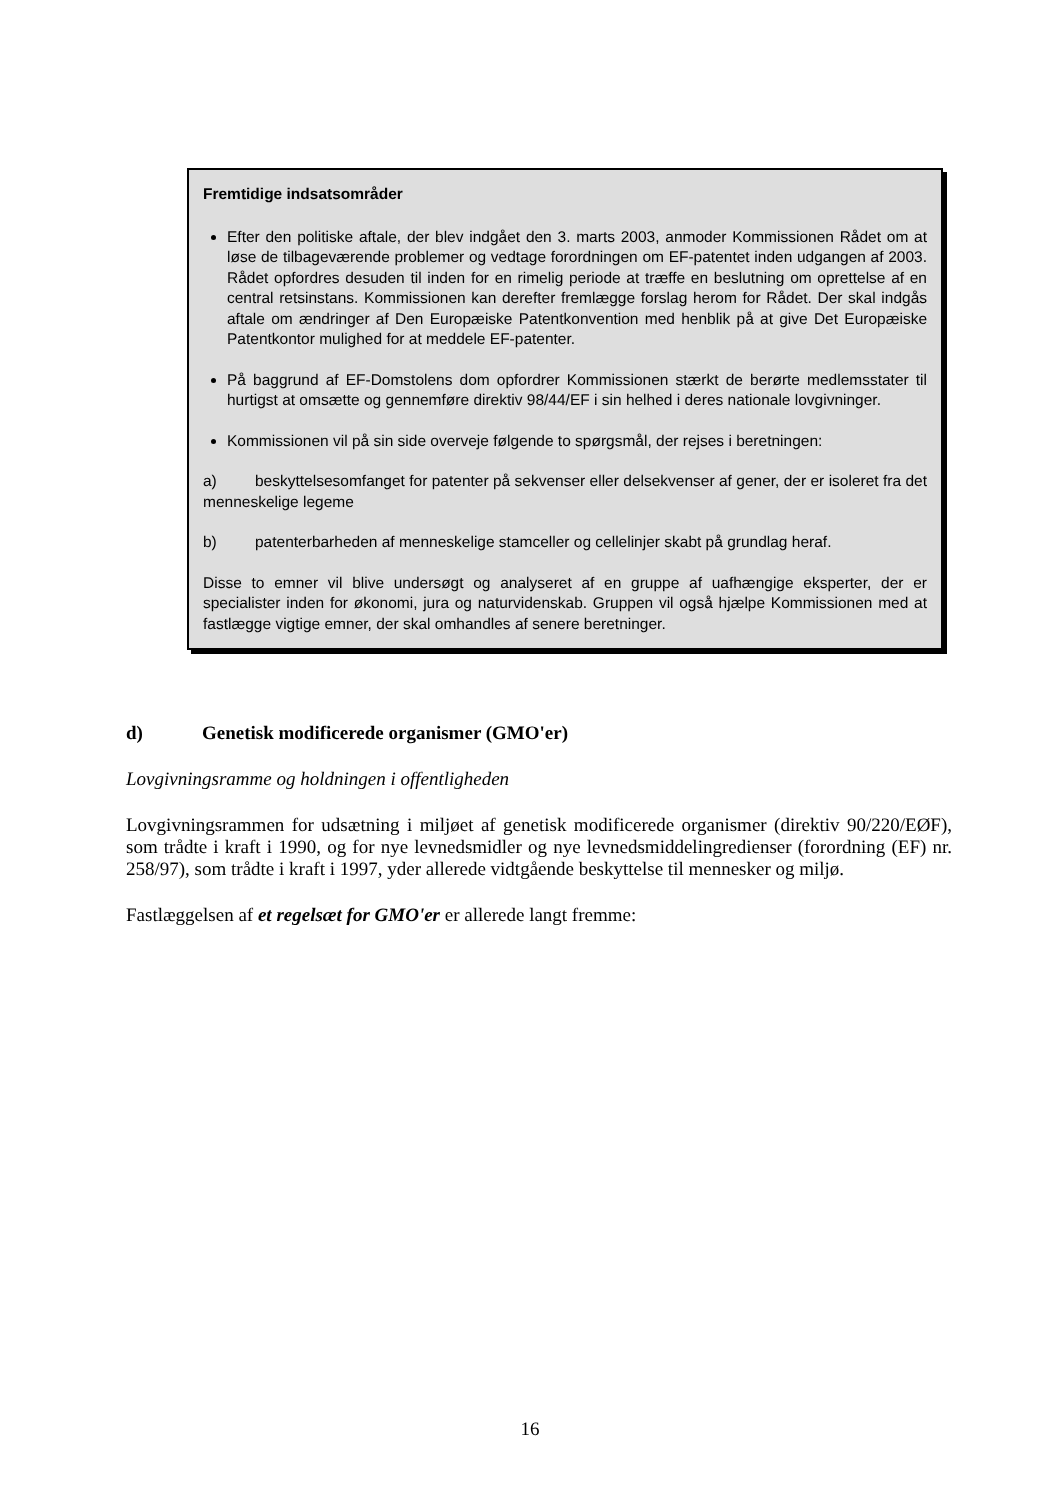Fremtidige indsatsområder
Efter den politiske aftale, der blev indgået den 3. marts 2003, anmoder Kommissionen Rådet om at løse de tilbageværende problemer og vedtage forordningen om EF-patentet inden udgangen af 2003. Rådet opfordres desuden til inden for en rimelig periode at træffe en beslutning om oprettelse af en central retsinstans. Kommissionen kan derefter fremlægge forslag herom for Rådet. Der skal indgås aftale om ændringer af Den Europæiske Patentkonvention med henblik på at give Det Europæiske Patentkontor mulighed for at meddele EF-patenter.
På baggrund af EF-Domstolens dom opfordrer Kommissionen stærkt de berørte medlemsstater til hurtigst at omsætte og gennemføre direktiv 98/44/EF i sin helhed i deres nationale lovgivninger.
Kommissionen vil på sin side overveje følgende to spørgsmål, der rejses i beretningen:
a) beskyttelsesomfanget for patenter på sekvenser eller delsekvenser af gener, der er isoleret fra det menneskelige legeme
b) patenterbarheden af menneskelige stamceller og cellelinjer skabt på grundlag heraf.
Disse to emner vil blive undersøgt og analyseret af en gruppe af uafhængige eksperter, der er specialister inden for økonomi, jura og naturvidenskab. Gruppen vil også hjælpe Kommissionen med at fastlægge vigtige emner, der skal omhandles af senere beretninger.
d) Genetisk modificerede organismer (GMO'er)
Lovgivningsramme og holdningen i offentligheden
Lovgivningsrammen for udsætning i miljøet af genetisk modificerede organismer (direktiv 90/220/EØF), som trådte i kraft i 1990, og for nye levnedsmidler og nye levnedsmiddelingredienser (forordning (EF) nr. 258/97), som trådte i kraft i 1997, yder allerede vidtgående beskyttelse til mennesker og miljø.
Fastlæggelsen af et regelsæt for GMO'er er allerede langt fremme:
16